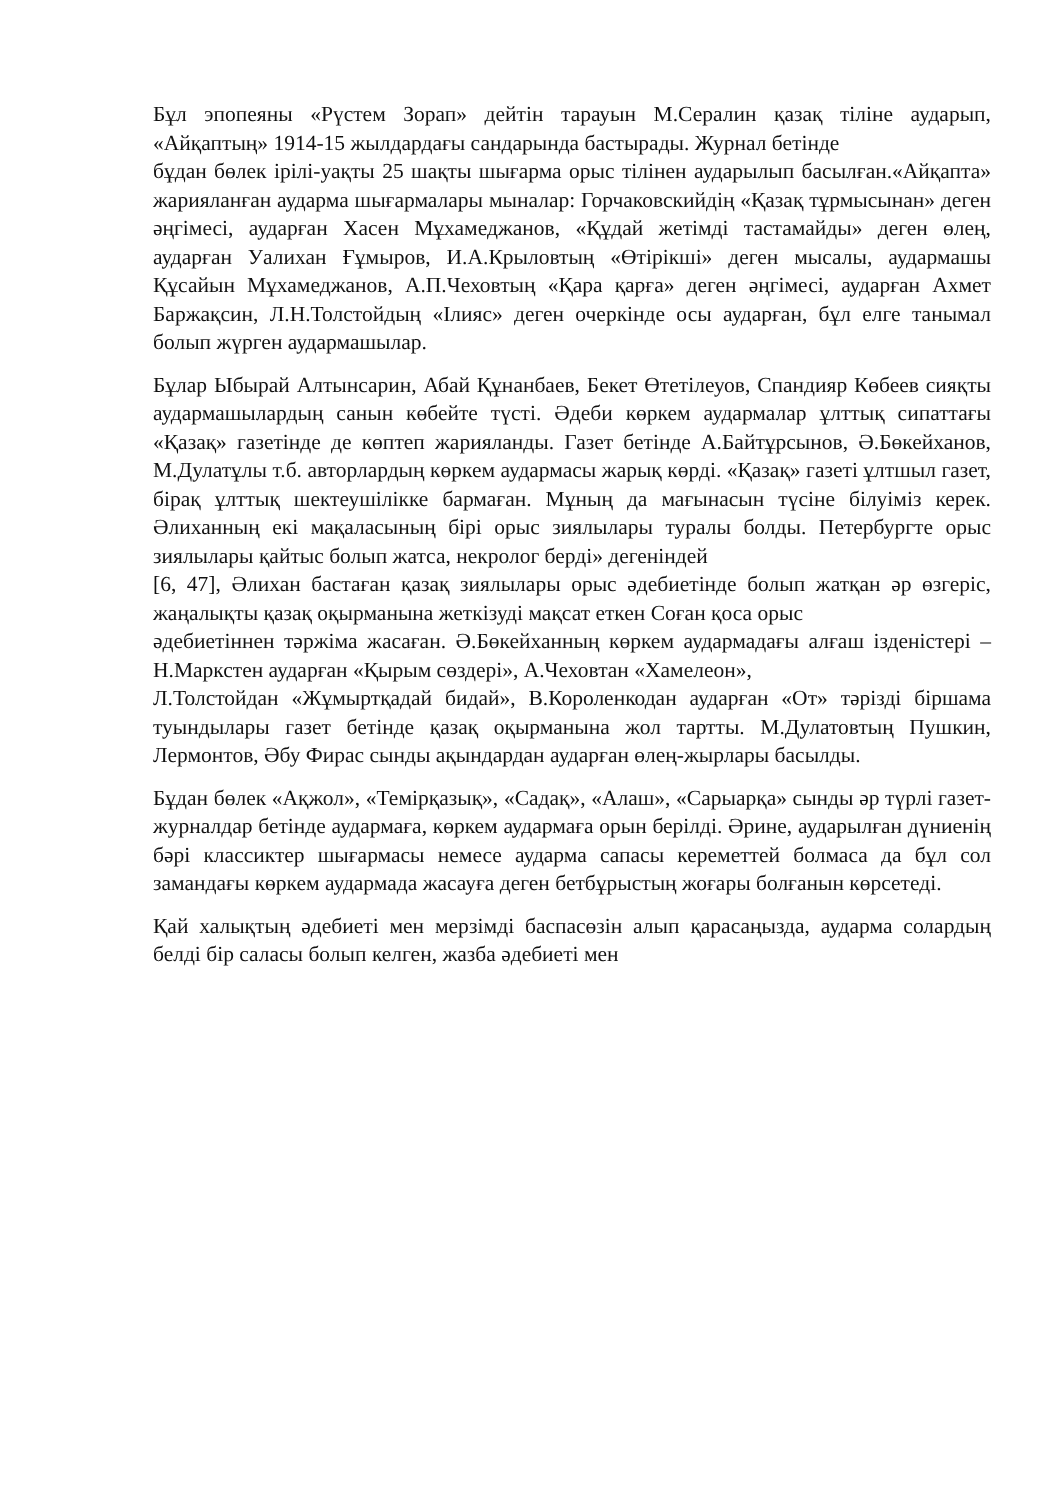Бұл эпопеяны «Рүстем Зорап» дейтін тарауын М.Сералин қазақ тіліне аударып, «Айқаптың» 1914-15 жылдардағы сандарында бастырады. Журнал бетінде
бұдан бөлек ірілі-уақты 25 шақты шығарма орыс тілінен аударылып басылған.«Айқапта» жарияланған аударма шығармалары мыналар: Горчаковскийдің «Қазақ тұрмысынан» деген әңгімесі, аударған Хасен Мұхамеджанов, «Құдай жетімді тастамайды» деген өлең, аударған Уалихан Ғұмыров, И.А.Крыловтың «Өтірікші» деген мысалы, аудармашы Құсайын Мұхамеджанов, А.П.Чеховтың «Қара қарға» деген әңгімесі, аударған Ахмет Баржақсин, Л.Н.Толстойдың «Ілияс» деген очеркінде осы аударған, бұл елге танымал болып жүрген аудармашылар.
Бұлар Ыбырай Алтынсарин, Абай Құнанбаев, Бекет Өтетілеуов, Спандияр Көбеев сияқты аудармашылардың санын көбейте түсті. Әдеби көркем аудармалар ұлттық сипаттағы «Қазақ» газетінде де көптеп жарияланды. Газет бетінде А.Байтұрсынов, Ә.Бөкейханов, М.Дулатұлы т.б. авторлардың көркем аудармасы жарық көрді. «Қазақ» газеті ұлтшыл газет, бірақ ұлттық шектеушілікке бармаған. Мұның да мағынасын түсіне білуіміз керек. Әлиханның екі мақаласының бірі орыс зиялылары туралы болды. Петербургте орыс зиялылары қайтыс болып жатса, некролог берді» дегеніндей
[6, 47], Әлихан бастаған қазақ зиялылары орыс әдебиетінде болып жатқан әр өзгеріс, жаңалықты қазақ оқырманына жеткізуді мақсат еткен Соған қоса орыс
әдебиетіннен тәржіма жасаған. Ә.Бөкейханның көркем аудармадағы алғаш ізденістері – Н.Маркстен аударған «Қырым сөздері», А.Чеховтан «Хамелеон»,
Л.Толстойдан «Жұмыртқадай бидай», В.Короленкодан аударған «От» тәрізді біршама туындылары газет бетінде қазақ оқырманына жол тартты. М.Дулатовтың Пушкин, Лермонтов, Әбу Фирас сынды ақындардан аударған өлең-жырлары басылды.
Бұдан бөлек «Ақжол», «Темірқазық», «Садақ», «Алаш», «Сарыарқа» сынды әр түрлі газет-журналдар бетінде аудармаға, көркем аудармаға орын берілді. Әрине, аударылған дүниенің бәрі классиктер шығармасы немесе аударма сапасы кереметтей болмаса да бұл сол замандағы көркем аудармада жасауға деген бетбұрыстың жоғары болғанын көрсетеді.
Қай халықтың әдебиеті мен мерзімді баспасөзін алып қарасаңызда, аударма солардың белді бір саласы болып келген, жазба әдебиеті мен